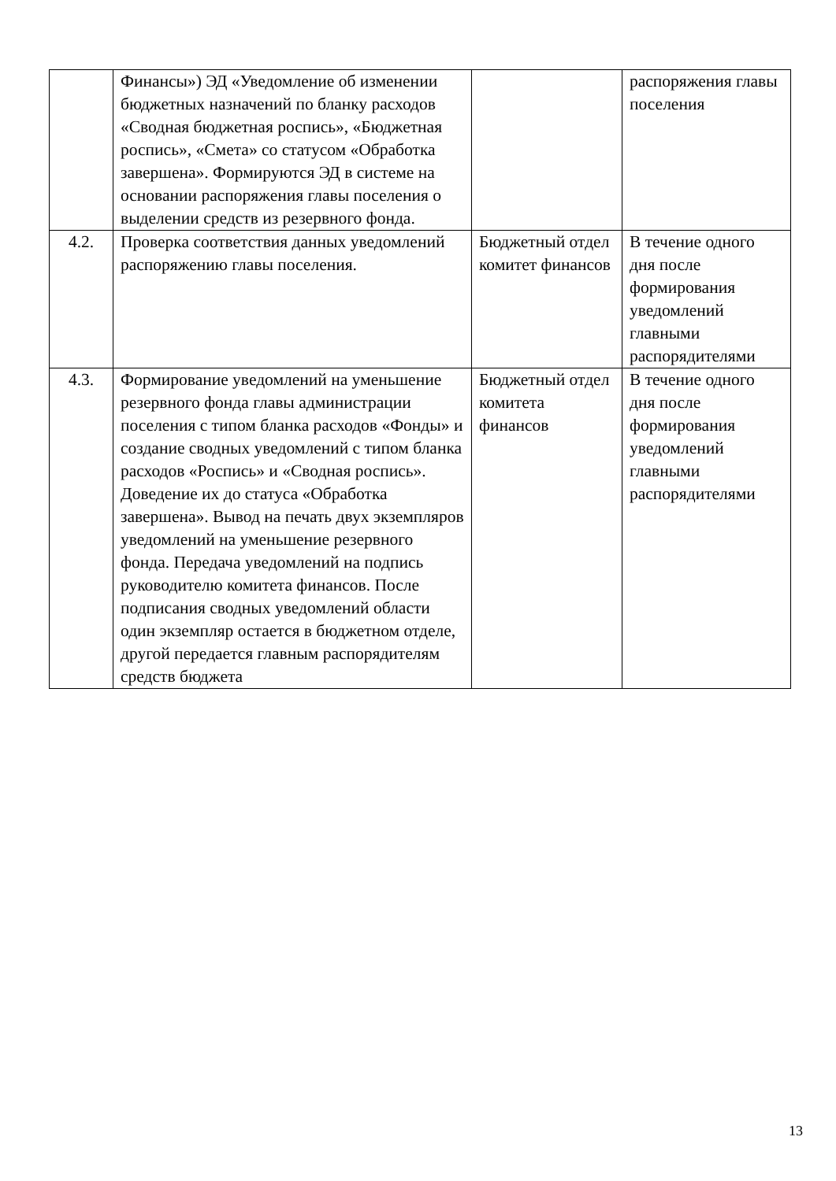| | Финансы») ЭД «Уведомление об изменении бюджетных назначений по бланку расходов «Сводная бюджетная роспись», «Бюджетная роспись», «Смета» со статусом «Обработка завершена». Формируются ЭД в системе на основании распоряжения главы поселения о выделении средств из резервного фонда. | | распоряжения главы поселения |
| 4.2. | Проверка соответствия данных уведомлений распоряжению главы поселения. | Бюджетный отдел комитет финансов | В течение одного дня после формирования уведомлений главными распорядителями |
| 4.3. | Формирование уведомлений на уменьшение резервного фонда главы администрации поселения с типом бланка расходов «Фонды» и создание сводных уведомлений с типом бланка расходов «Роспись» и «Сводная роспись». Доведение их до статуса «Обработка завершена». Вывод на печать двух экземпляров уведомлений на уменьшение резервного фонда. Передача уведомлений на подпись руководителю комитета финансов. После подписания сводных уведомлений области один экземпляр остается в бюджетном отделе, другой передается главным распорядителям средств бюджета | Бюджетный отдел комитета финансов | В течение одного дня после формирования уведомлений главными распорядителями |
13